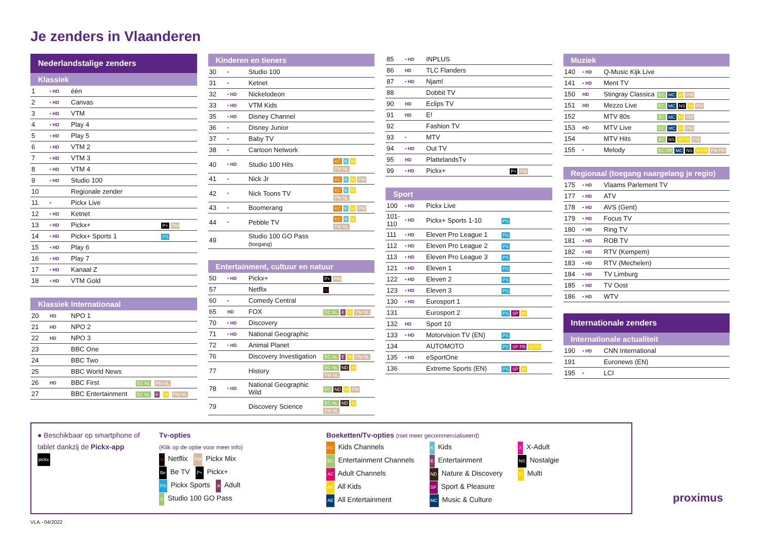Je zenders in Vlaanderen
Nederlandstalige zenders
Klassiek
| 1 | • HD | één | |
| 2 | • HD | Canvas | |
| 3 | • HD | VTM | |
| 4 | • HD | Play 4 | |
| 5 | • HD | Play 5 | |
| 6 | • HD | VTM 2 | |
| 7 | • HD | VTM 3 | |
| 8 | • HD | VTM 4 | |
| 9 | • HD | Studio 100 | |
| 10 | | Regionale zender | |
| 11 | • | Pickx Live | |
| 12 | • HD | Ketnet | |
| 13 | • HD | Pickx+ | P+ PM |
| 14 | • HD | Pickx+ Sports 1 | PS |
| 15 | • HD | Play 6 | |
| 16 | • HD | Play 7 | |
| 17 | • HD | Kanaal Z | |
| 18 | • HD | VTM Gold | |
Klassiek Internationaal
| 20 | HD | NPO 1 | |
| 21 | HD | NPO 2 | |
| 22 | HD | NPO 3 | |
| 23 | | BBC One | |
| 24 | | BBC Two | |
| 25 | | BBC World News | |
| 26 | HD | BBC First | EC NL PM NL |
| 27 | | BBC Entertainment | EC NL E M PM NL |
Kinderen en tieners
| 30 | • | Studio 100 | |
| 31 | • | Ketnet | |
| 32 | • HD | Nickelodeon | |
| 33 | • HD | VTM Kids | |
| 35 | • HD | Disney Channel | |
| 36 | • | Disney Junior | |
| 37 | • | Baby TV | |
| 38 | • | Cartoon Network | |
| 40 | • HD | Studio 100 Hits | KC K M PM NL |
| 41 | • | Nick Jr | KC K M PM |
| 42 | • | Nick Toons TV | KC K M PM NL |
| 43 | • | Boomerang | KC K M PM |
| 44 | • | Pebble TV | KC K M PM NL |
| 49 | | Studio 100 GO Pass (toegang) | |
Entertainment, cultuur en natuur
| 50 | • HD | Pickx+ | P+ PM |
| 57 | | Netflix | N |
| 60 | • | Comedy Central | |
| 65 | HD | FOX | EC NL E M PM NL |
| 70 | • HD | Discovery | |
| 71 | • HD | National Geographic | |
| 72 | • HD | Animal Planet | |
| 76 | | Discovery Investigation | EC NL E M PM NL |
| 77 | | History | EC NL ND M PM NL |
| 78 | • HD | National Geographic Wild | EC ND M PM |
| 79 | | Discovery Science | EC NL ND M PM NL |
| 85 | • HD | INPLUS | |
| 86 | HD | TLC Flanders | |
| 87 | • HD | Njam! | |
| 88 | | Dobbit TV | |
| 90 | HD | Eclips TV | |
| 91 | HD | E! | |
| 92 | | Fashion TV | |
| 93 | • | MTV | |
| 94 | • HD | Out TV | |
| 95 | HD | PlattelandsTv | |
| 99 | • HD | Pickx+ | P+ PM |
Sport
| 100 | • HD | Pickx Live | |
| 101-110 | • HD | Pickx+ Sports 1-10 | PS |
| 111 | • HD | Eleven Pro League 1 | PS |
| 112 | • HD | Eleven Pro League 2 | PS |
| 113 | • HD | Eleven Pro League 3 | PS |
| 121 | • HD | Eleven 1 | PS |
| 122 | • HD | Eleven 2 | PS |
| 123 | • HD | Eleven 3 | PS |
| 130 | • HD | Eurosport 1 | |
| 131 | | Eurosport 2 | PS SP M |
| 132 | HD | Sport 10 | |
| 133 | • HD | Motorvision TV (EN) | PS |
| 134 | | AUTOMOTO | PS SP FR M FR |
| 135 | • HD | eSportOne | |
| 136 | | Extreme Sports (EN) | PS SP M |
Muziek
| 140 | • HD | Q-Music Kijk Live | |
| 141 | • HD | Ment TV | |
| 150 | HD | Stingray Classica | EC MC M PM |
| 151 | HD | Mezzo Live | EC MC NS M PM |
| 152 | | MTV 80s | EC MC M PM |
| 153 | HD | MTV Live | EC MC M PM |
| 154 | | MTV Hits | EC NS M FR PM |
| 155 | • | Melody | EC FR MC NS M FR PM FR |
Regionaal (toegang naargelang je regio)
| 175 | • HD | Vlaams Parlement TV |
| 177 | • HD | ATV |
| 178 | • HD | AVS (Gent) |
| 179 | • HD | Focus TV |
| 180 | • HD | Ring TV |
| 181 | • HD | ROB TV |
| 182 | • HD | RTV (Kempem) |
| 183 | • HD | RTV (Mechelen) |
| 184 | • HD | TV Limburg |
| 185 | • HD | TV Oost |
| 186 | • HD | WTV |
Internationale zenders
Internationale actualiteit
| 190 | • HD | CNN International |
| 191 | | Euronews (EN) |
| 195 | • | LCI |
● Beschikbaar op smartphone of tablet dankzij de Pickx-app
pickx
Tv-opties
(Klik op de optie voor meer info)
N Netflix PM Pickx Mix
Be Be TV P+ Pickx+
PS Pickx Sports A Adult
S Studio 100 GO Pass
Boeketten/Tv-opties (niet meer gecommercialiseerd)
KC Kids Channels
EC Entertainment Channels
AC Adult Channels
AK All Kids
AE All Entertainment
K Kids
E Entertainment
ND Nature & Discovery
SP Sport & Pleasure
MC Music & Culture
X X-Adult
NS Nostalgie
M Multi
proximus
VLA - 04/2022